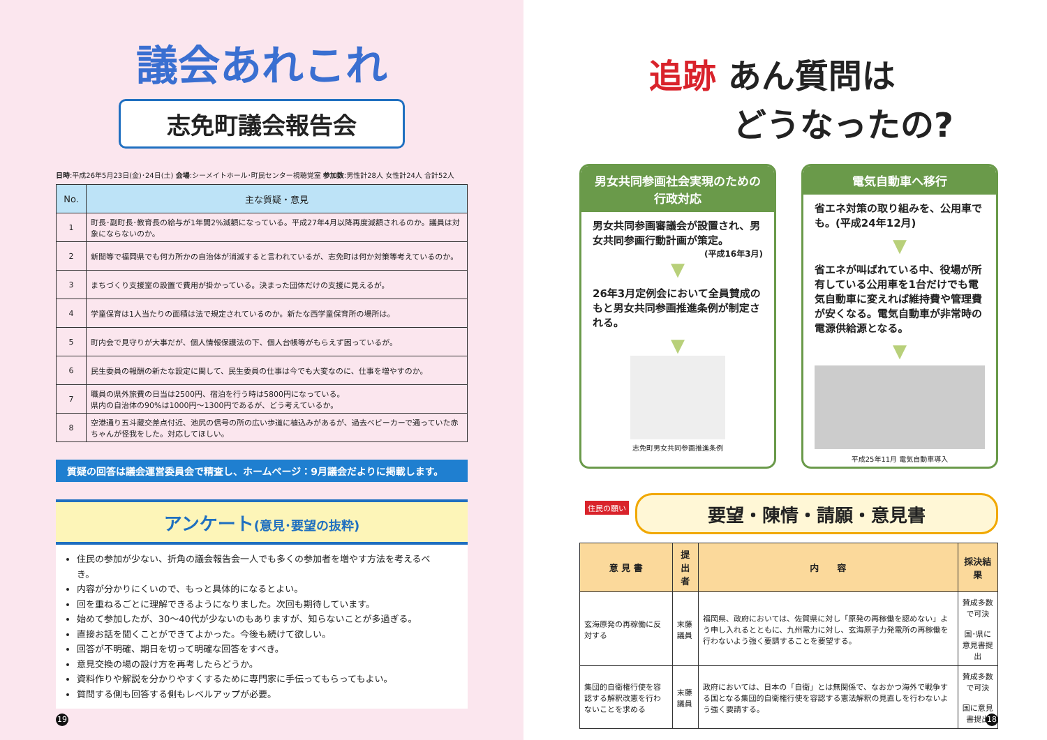議会あれこれ
志免町議会報告会
日時:平成26年5月23日(金)･24日(土) 会場:シーメイトホール･町民センター視聴覚室 参加数:男性計28人 女性計24人 合計52人
| No. | 主な質疑・意見 |
| --- | --- |
| 1 | 町長･副町長･教育長の給与が1年間2%減額になっている。平成27年4月以降再度減額されるのか。議員は対象にならないのか。 |
| 2 | 新聞等で福岡県でも何カ所かの自治体が消滅すると言われているが、志免町は何か対策等考えているのか。 |
| 3 | まちづくり支援室の設置で費用が掛かっている。決まった団体だけの支援に見えるが。 |
| 4 | 学童保育は1人当たりの面積は法で規定されているのか。新たな西学童保育所の場所は。 |
| 5 | 町内会で見守りが大事だが、個人情報保護法の下、個人台帳等がもらえず困っているが。 |
| 6 | 民生委員の報酬の新たな設定に関して、民生委員の仕事は今でも大変なのに、仕事を増やすのか。 |
| 7 | 職員の県外旅費の日当は2500円、宿泊を行う時は5800円になっている。 県内の自治体の90%は1000円～1300円であるが、どう考えているか。 |
| 8 | 空港通り五斗蔵交差点付近、池尻の信号の所の広い歩道に植込みがあるが、過去ベビーカーで通っていた赤ちゃんが怪我をした。対応してほしい。 |
質疑の回答は議会運営委員会で精査し、ホームページ：9月議会だよりに掲載します。
アンケート(意見･要望の抜粋)
住民の参加が少ない、折角の議会報告会一人でも多くの参加者を増やす方法を考えるべき。
内容が分かりにくいので、もっと具体的になるとよい。
回を重ねるごとに理解できるようになりました。次回も期待しています。
始めて参加したが、30～40代が少ないのもありますが、知らないことが多過ぎる。
直接お話を聞くことができてよかった。今後も続けて欲しい。
回答が不明確、期日を切って明確な回答をすべき。
意見交換の場の設け方を再考したらどうか。
資料作りや解説を分かりやすくするために専門家に手伝ってもらってもよい。
質問する側も回答する側もレベルアップが必要。
19
追跡 あん質問は
どうなったの?
男女共同参画社会実現のための
行政対応
男女共同参画審議会が設置され、男女共同参画行動計画が策定。
(平成16年3月)
▼
26年3月定例会において全員賛成のもと男女共同参画推進条例が制定される。
▼
志免町男女共同参画推進条例
電気自動車へ移行
省エネ対策の取り組みを、公用車でも。(平成24年12月)
▼
省エネが叫ばれている中、役場が所有している公用車を1台だけでも電気自動車に変えれば維持費や管理費が安くなる。電気自動車が非常時の電源供給源となる。
▼
平成25年11月 電気自動車導入
住民の願い
要望・陳情・請願・意見書
| 意 見 書 | 提出者 | 内 容 | 採決結果 |
| --- | --- | --- | --- |
| 玄海原発の再稼働に反対する | 末藤議員 | 福岡県、政府においては、佐賀県に対し「原発の再稼働を認めない」よう申し入れるとともに、九州電力に対し、玄海原子力発電所の再稼働を行わないよう強く要請することを要望する。 | 賛成多数で可決 国･県に意見書提出 |
| 集団的自衛権行使を容認する解釈改憲を行わないことを求める | 末藤議員 | 政府においては、日本の「自衛」とは無関係で、なおかつ海外で戦争する国となる集団的自衛権行使を容認する憲法解釈の見直しを行わないよう強く要請する。 | 賛成多数で可決 国に意見書提出 |
18